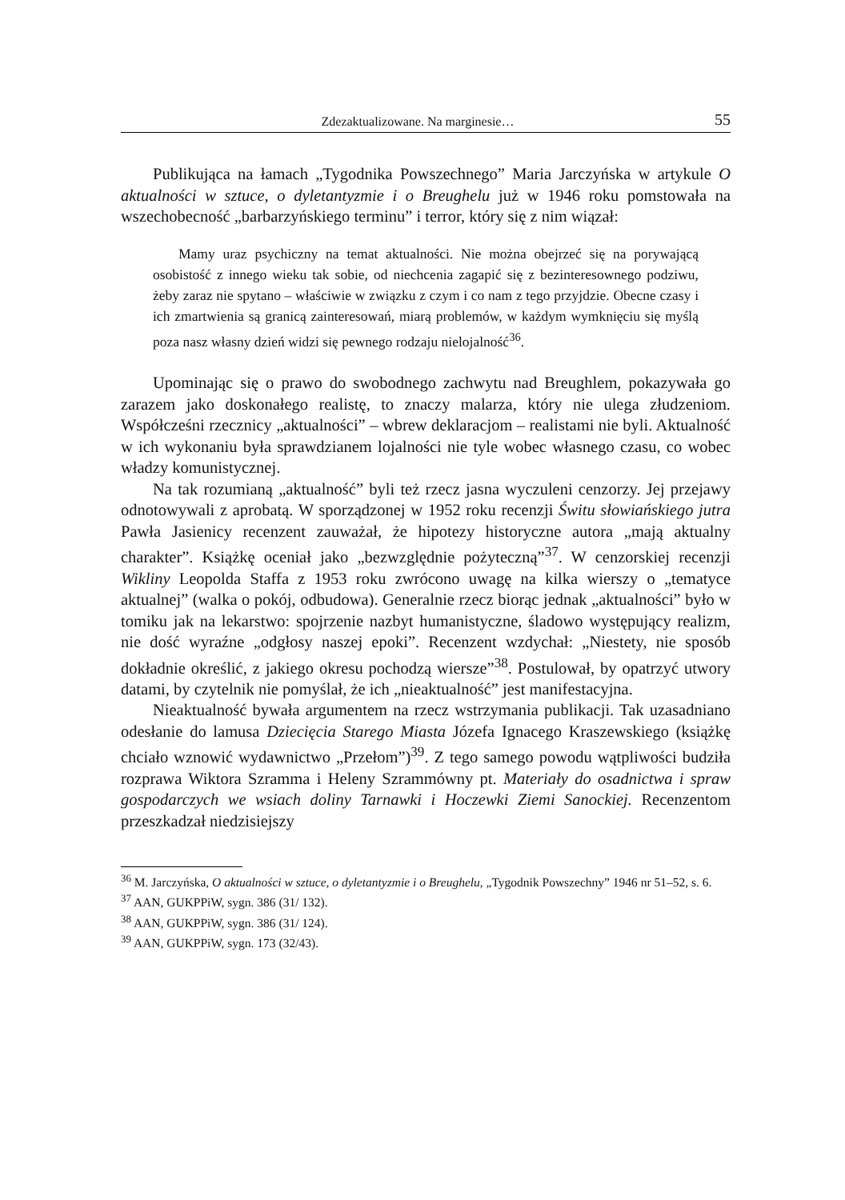Zdezaktualizowane. Na marginesie… 55
Publikująca na łamach „Tygodnika Powszechnego” Maria Jarczyńska w artykule O aktualności w sztuce, o dyletantyzmie i o Breughelu już w 1946 roku pomstowała na wszechobecność „barbarzyńskiego terminu” i terror, który się z nim wiązał:
Mamy uraz psychiczny na temat aktualności. Nie można obejrzeć się na porywającą osobistość z innego wieku tak sobie, od niechcenia zagapić się z bezinteresownego podziwu, żeby zaraz nie spytano – właściwie w związku z czym i co nam z tego przyjdzie. Obecne czasy i ich zmartwienia są granicą zainteresowań, miarą problemów, w każdym wymknięciu się myślą poza nasz własny dzień widzi się pewnego rodzaju nielojalność<sup>36</sup>.
Upominając się o prawo do swobodnego zachwytu nad Breughlem, pokazywała go zarazem jako doskonałego realistę, to znaczy malarza, który nie ulega złudzeniom. Współcześni rzecznicy „aktualności” – wbrew deklaracjom – realistami nie byli. Aktualność w ich wykonaniu była sprawdzianem lojalności nie tyle wobec własnego czasu, co wobec władzy komunistycznej.
Na tak rozumianą „aktualność” byli też rzecz jasna wyczuleni cenzorzy. Jej przejawy odnotowywali z aprobatą. W sporządzonej w 1952 roku recenzji Świtu słowiańskiego jutra Pawła Jasienicy recenzent zauważał, że hipotezy historyczne autora „mają aktualny charakter”. Książkę oceniał jako „bezwzględnie pożyteczną”<sup>37</sup>. W cenzorskiej recenzji Wikliny Leopolda Staffa z 1953 roku zwrócono uwagę na kilka wierszy o „tematyce aktualnej” (walka o pokój, odbudowa). Generalnie rzecz biorąc jednak „aktualności” było w tomiku jak na lekarstwo: spojrzenie nazbyt humanistyczne, śladowo występujący realizm, nie dość wyraźne „odgłosy naszej epoki”. Recenzent wzdychał: „Niestety, nie sposób dokładnie określić, z jakiego okresu pochodzą wiersze”<sup>38</sup>. Postulował, by opatrzyć utwory datami, by czytelnik nie pomyślał, że ich „nieaktualność” jest manifestacyjna.
Nieaktualność bywała argumentem na rzecz wstrzymania publikacji. Tak uzasadniano odesłanie do lamusa Dziecięcia Starego Miasta Józefa Ignacego Kraszewskiego (książkę chciało wznowić wydawnictwo „Przełom”)<sup>39</sup>. Z tego samego powodu wątpliwości budziła rozprawa Wiktora Szramma i Heleny Szrammówny pt. Materiały do osadnictwa i spraw gospodarczych we wsiach doliny Tarnawki i Hoczewki Ziemi Sanockiej. Recenzentom przeszkadzał niedzisiejszy
<sup>36</sup> M. Jarczyńska, O aktualności w sztuce, o dyletantyzmie i o Breughelu, „Tygodnik Powszechny” 1946 nr 51–52, s. 6.
<sup>37</sup> AAN, GUKPPiW, sygn. 386 (31/ 132).
<sup>38</sup> AAN, GUKPPiW, sygn. 386 (31/ 124).
<sup>39</sup> AAN, GUKPPiW, sygn. 173 (32/43).